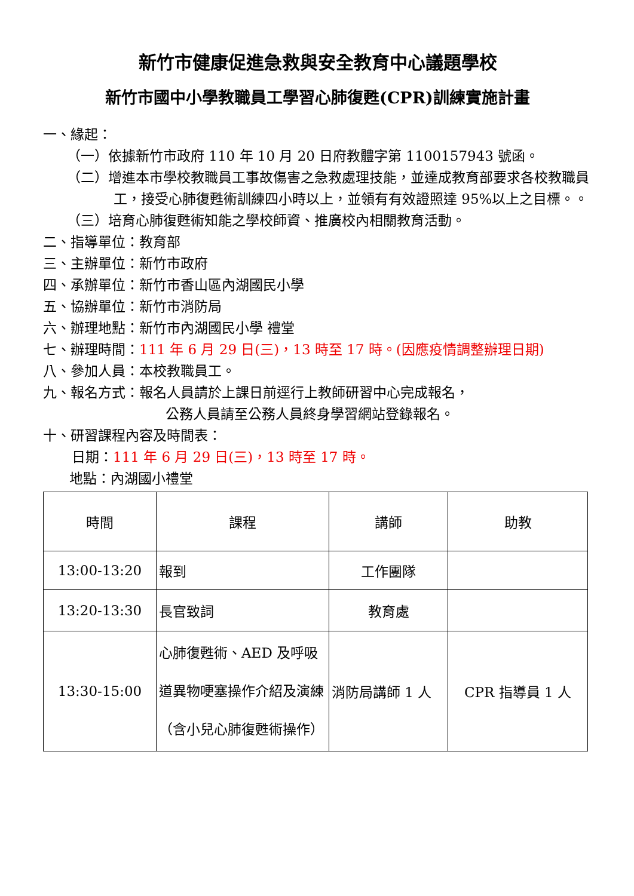新竹市健康促進急救與安全教育中心議題學校
新竹市國中小學教職員工學習心肺復甦(CPR)訓練實施計畫
一、緣起：
（一）依據新竹市政府 110 年 10 月 20 日府教體字第 1100157943 號函。
（二）增進本市學校教職員工事故傷害之急救處理技能，並達成教育部要求各校教職員工，接受心肺復甦術訓練四小時以上，並領有有效證照達 95%以上之目標。。
（三）培育心肺復甦術知能之學校師資、推廣校內相關教育活動。
二、指導單位：教育部
三、主辦單位：新竹市政府
四、承辦單位：新竹市香山區內湖國民小學
五、協辦單位：新竹市消防局
六、辦理地點：新竹市內湖國民小學 禮堂
七、辦理時間：111 年 6 月 29 日(三)，13 時至 17 時。(因應疫情調整辦理日期)
八、參加人員：本校教職員工。
九、報名方式：報名人員請於上課日前逕行上教師研習中心完成報名，
公務人員請至公務人員終身學習網站登錄報名。
十、研習課程內容及時間表：
日期：111 年 6 月 29 日(三)，13 時至 17 時。
地點：內湖國小禮堂
| 時間 | 課程 | 講師 | 助教 |
| --- | --- | --- | --- |
| 13:00-13:20 | 報到 | 工作團隊 | |
| 13:20-13:30 | 長官致詞 | 教育處 | |
| 13:30-15:00 | 心肺復甦術、AED 及呼吸道異物哽塞操作介紹及演練（含小兒心肺復甦術操作） | 消防局講師 1 人 | CPR 指導員 1 人 |